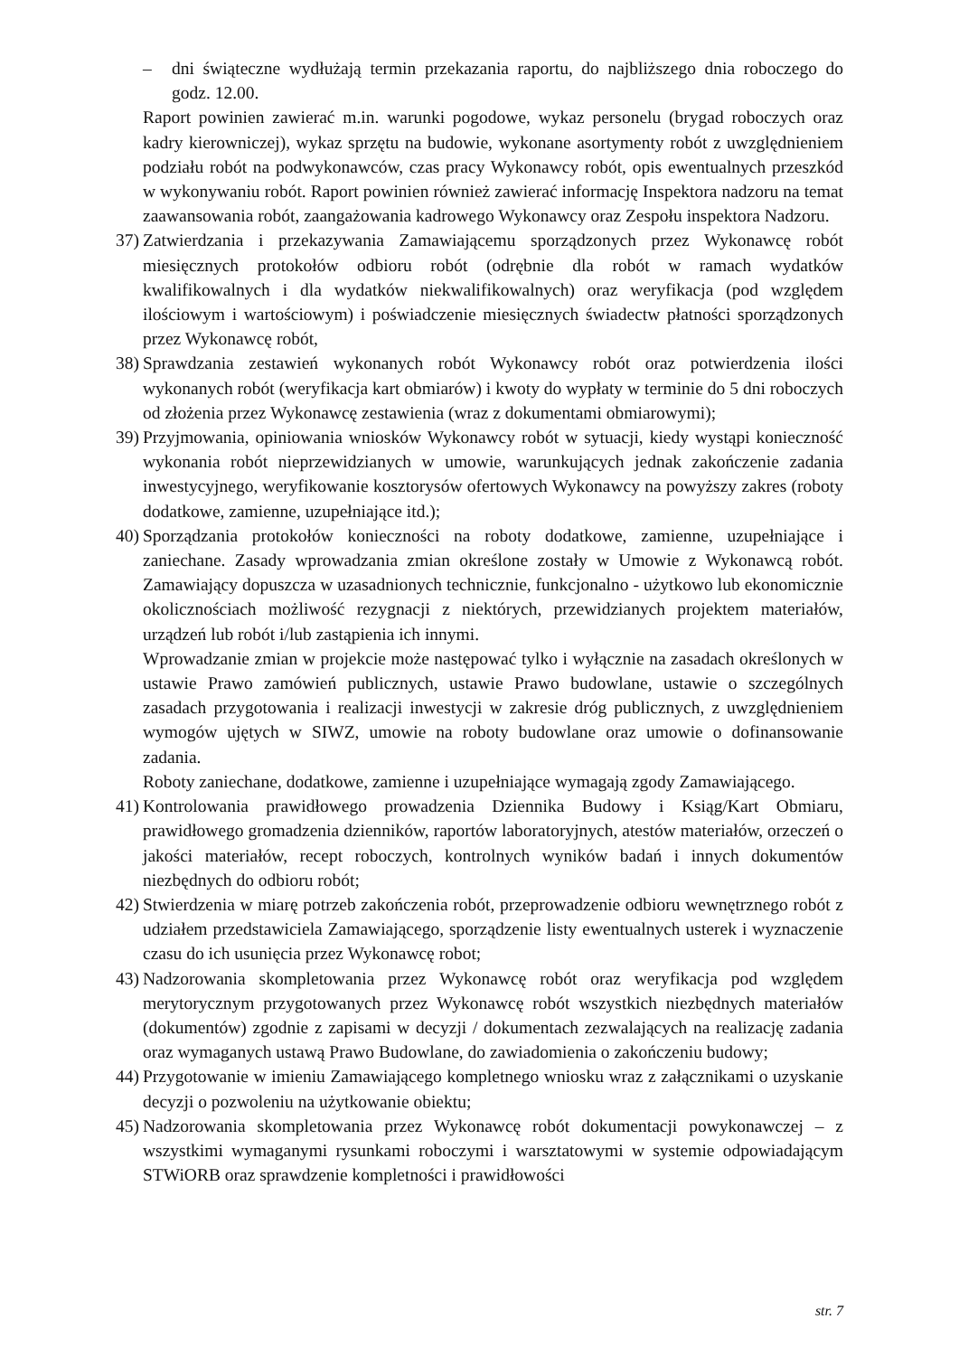– dni świąteczne wydłużają termin przekazania raportu, do najbliższego dnia roboczego do godz. 12.00.
Raport powinien zawierać m.in. warunki pogodowe, wykaz personelu (brygad roboczych oraz kadry kierowniczej), wykaz sprzętu na budowie, wykonane asortymenty robót z uwzględnieniem podziału robót na podwykonawców, czas pracy Wykonawcy robót, opis ewentualnych przeszkód w wykonywaniu robót. Raport powinien również zawierać informację Inspektora nadzoru na temat zaawansowania robót, zaangażowania kadrowego Wykonawcy oraz Zespołu inspektora Nadzoru.
37) Zatwierdzania i przekazywania Zamawiającemu sporządzonych przez Wykonawcę robót miesięcznych protokołów odbioru robót (odrębnie dla robót w ramach wydatków kwalifikowalnych i dla wydatków niekwalifikowalnych) oraz weryfikacja (pod względem ilościowym i wartościowym) i poświadczenie miesięcznych świadectw płatności sporządzonych przez Wykonawcę robót,
38) Sprawdzania zestawień wykonanych robót Wykonawcy robót oraz potwierdzenia ilości wykonanych robót (weryfikacja kart obmiarów) i kwoty do wypłaty w terminie do 5 dni roboczych od złożenia przez Wykonawcę zestawienia (wraz z dokumentami obmiarowymi);
39) Przyjmowania, opiniowania wniosków Wykonawcy robót w sytuacji, kiedy wystąpi konieczność wykonania robót nieprzewidzianych w umowie, warunkujących jednak zakończenie zadania inwestycyjnego, weryfikowanie kosztorysów ofertowych Wykonawcy na powyższy zakres (roboty dodatkowe, zamienne, uzupełniające itd.);
40) Sporządzania protokołów konieczności na roboty dodatkowe, zamienne, uzupełniające i zaniechane. Zasady wprowadzania zmian określone zostały w Umowie z Wykonawcą robót. Zamawiający dopuszcza w uzasadnionych technicznie, funkcjonalno - użytkowo lub ekonomicznie okolicznościach możliwość rezygnacji z niektórych, przewidzianych projektem materiałów, urządzeń lub robót i/lub zastąpienia ich innymi.
Wprowadzanie zmian w projekcie może następować tylko i wyłącznie na zasadach określonych w ustawie Prawo zamówień publicznych, ustawie Prawo budowlane, ustawie o szczególnych zasadach przygotowania i realizacji inwestycji w zakresie dróg publicznych, z uwzględnieniem wymogów ujętych w SIWZ, umowie na roboty budowlane oraz umowie o dofinansowanie zadania.
Roboty zaniechane, dodatkowe, zamienne i uzupełniające wymagają zgody Zamawiającego.
41) Kontrolowania prawidłowego prowadzenia Dziennika Budowy i Ksiąg/Kart Obmiaru, prawidłowego gromadzenia dzienników, raportów laboratoryjnych, atestów materiałów, orzeczeń o jakości materiałów, recept roboczych, kontrolnych wyników badań i innych dokumentów niezbędnych do odbioru robót;
42) Stwierdzenia w miarę potrzeb zakończenia robót, przeprowadzenie odbioru wewnętrznego robót z udziałem przedstawiciela Zamawiającego, sporządzenie listy ewentualnych usterek i wyznaczenie czasu do ich usunięcia przez Wykonawcę robot;
43) Nadzorowania skompletowania przez Wykonawcę robót oraz weryfikacja pod względem merytorycznym przygotowanych przez Wykonawcę robót wszystkich niezbędnych materiałów (dokumentów) zgodnie z zapisami w decyzji / dokumentach zezwalających na realizację zadania oraz wymaganych ustawą Prawo Budowlane, do zawiadomienia o zakończeniu budowy;
44) Przygotowanie w imieniu Zamawiającego kompletnego wniosku wraz z załącznikami o uzyskanie decyzji o pozwoleniu na użytkowanie obiektu;
45) Nadzorowania skompletowania przez Wykonawcę robót dokumentacji powykonawczej – z wszystkimi wymaganymi rysunkami roboczymi i warsztatowymi w systemie odpowiadającym STWiORB oraz sprawdzenie kompletności i prawidłowości
str. 7